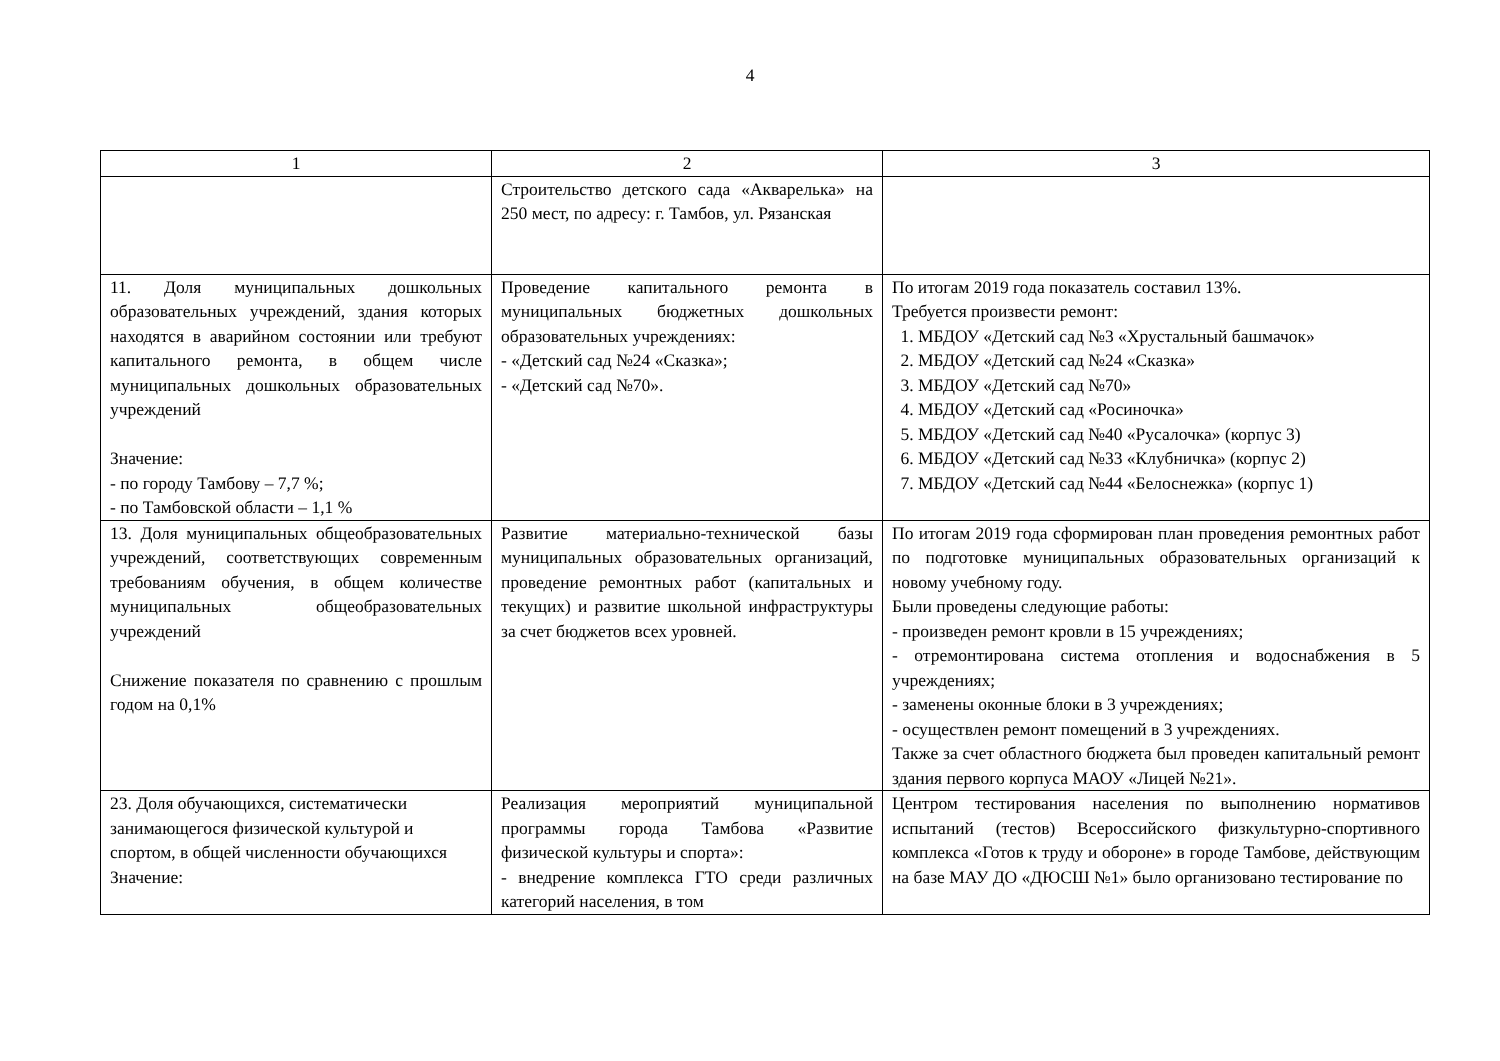4
| 1 | 2 | 3 |
| --- | --- | --- |
| | Строительство детского сада «Акварелька» на 250 мест, по адресу: г. Тамбов, ул. Рязанская | |
| 11. Доля муниципальных дошкольных образовательных учреждений, здания которых находятся в аварийном состоянии или требуют капитального ремонта, в общем числе муниципальных дошкольных образовательных учреждений Значение: - по городу Тамбову – 7,7 %; - по Тамбовской области – 1,1 % | Проведение капитального ремонта в муниципальных бюджетных дошкольных образовательных учреждениях: - «Детский сад №24 «Сказка»; - «Детский сад №70». | По итогам 2019 года показатель составил 13%. Требуется произвести ремонт: 1. МБДОУ «Детский сад №3 «Хрустальный башмачок» 2. МБДОУ «Детский сад №24 «Сказка» 3. МБДОУ «Детский сад №70» 4. МБДОУ «Детский сад «Росиночка» 5. МБДОУ «Детский сад №40 «Русалочка» (корпус 3) 6. МБДОУ «Детский сад №33 «Клубничка» (корпус 2) 7. МБДОУ «Детский сад №44 «Белоснежка» (корпус 1) |
| 13. Доля муниципальных общеобразовательных учреждений, соответствующих современным требованиям обучения, в общем количестве муниципальных общеобразовательных учреждений Снижение показателя по сравнению с прошлым годом на 0,1% | Развитие материально-технической базы муниципальных образовательных организаций, проведение ремонтных работ (капитальных и текущих) и развитие школьной инфраструктуры за счет бюджетов всех уровней. | По итогам 2019 года сформирован план проведения ремонтных работ по подготовке муниципальных образовательных организаций к новому учебному году. Были проведены следующие работы: - произведен ремонт кровли в 15 учреждениях; - отремонтирована система отопления и водоснабжения в 5 учреждениях; - заменены оконные блоки в 3 учреждениях; - осуществлен ремонт помещений в 3 учреждениях. Также за счет областного бюджета был проведен капитальный ремонт здания первого корпуса МАОУ «Лицей №21». |
| 23. Доля обучающихся, систематически занимающегося физической культурой и спортом, в общей численности обучающихся Значение: | Реализация мероприятий муниципальной программы города Тамбова «Развитие физической культуры и спорта»: - внедрение комплекса ГТО среди различных категорий населения, в том | Центром тестирования населения по выполнению нормативов испытаний (тестов) Всероссийского физкультурно-спортивного комплекса «Готов к труду и обороне» в городе Тамбове, действующим на базе МАУ ДО «ДЮСШ №1» было организовано тестирование по |